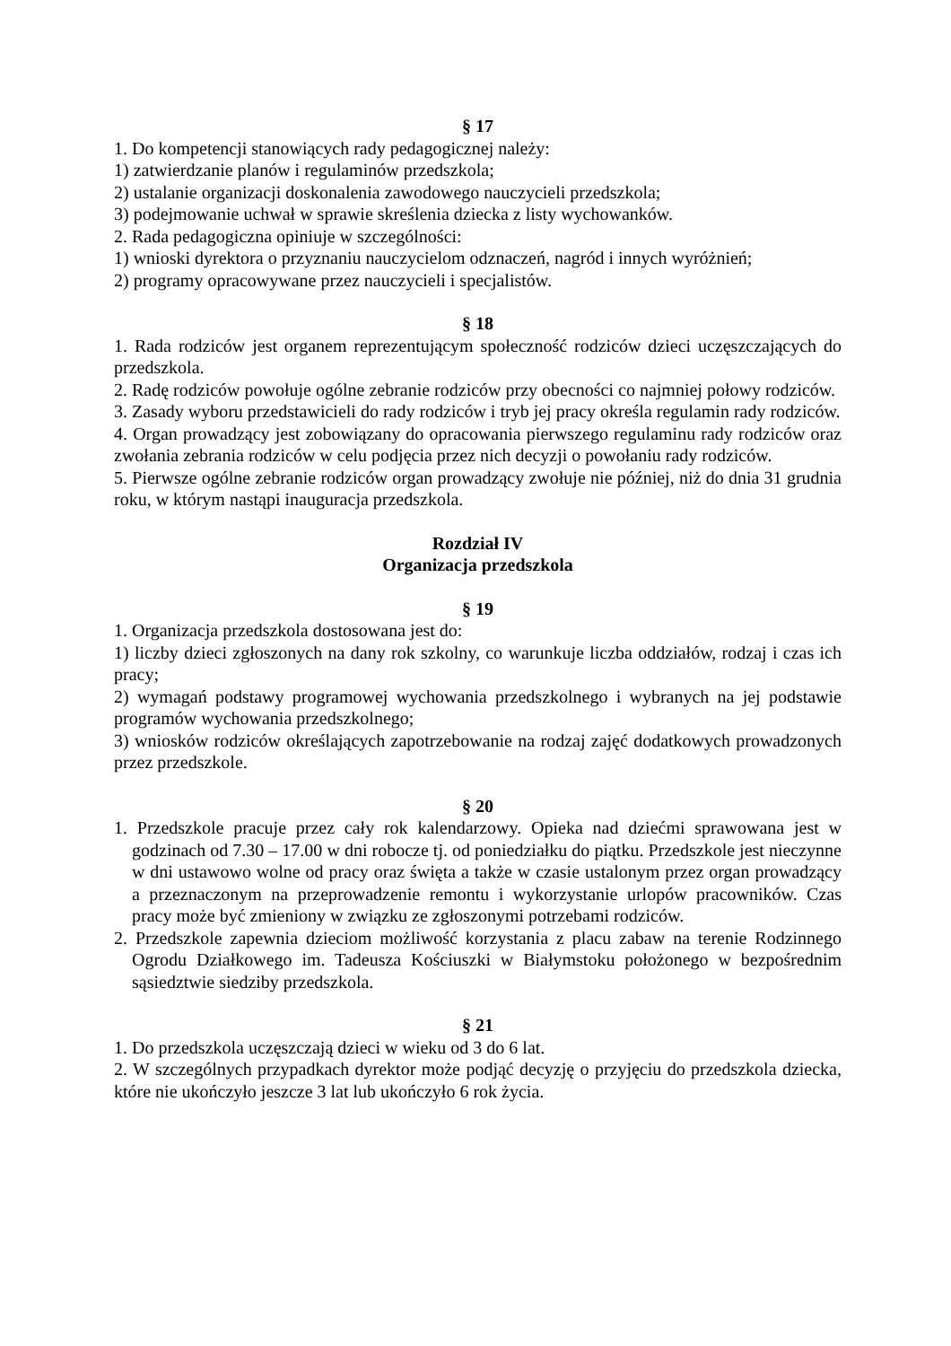§ 17
1. Do kompetencji stanowiących rady pedagogicznej należy:
1) zatwierdzanie planów i regulaminów przedszkola;
2) ustalanie organizacji doskonalenia zawodowego nauczycieli przedszkola;
3) podejmowanie uchwał w sprawie skreślenia dziecka z listy wychowanków.
2. Rada pedagogiczna opiniuje w szczególności:
1) wnioski dyrektora o przyznaniu nauczycielom odznaczeń, nagród i innych wyróżnień;
2) programy opracowywane przez nauczycieli i specjalistów.
§ 18
1. Rada rodziców jest organem reprezentującym społeczność rodziców dzieci uczęszczających do przedszkola.
2. Radę rodziców powołuje ogólne zebranie rodziców przy obecności co najmniej połowy rodziców.
3. Zasady wyboru przedstawicieli do rady rodziców i tryb jej pracy określa regulamin rady rodziców.
4. Organ prowadzący jest zobowiązany do opracowania pierwszego regulaminu rady rodziców oraz zwołania zebrania rodziców w celu podjęcia przez nich decyzji o powołaniu rady rodziców.
5. Pierwsze ogólne zebranie rodziców organ prowadzący zwołuje nie później, niż do dnia 31 grudnia roku, w którym nastąpi inauguracja przedszkola.
Rozdział IV
Organizacja przedszkola
§ 19
1. Organizacja przedszkola dostosowana jest do:
1) liczby dzieci zgłoszonych na dany rok szkolny, co warunkuje liczba oddziałów, rodzaj i czas ich pracy;
2) wymagań podstawy programowej wychowania przedszkolnego i wybranych na jej podstawie programów wychowania przedszkolnego;
3) wniosków rodziców określających zapotrzebowanie na rodzaj zajęć dodatkowych prowadzonych przez przedszkole.
§ 20
1. Przedszkole pracuje przez cały rok kalendarzowy. Opieka nad dziećmi sprawowana jest w godzinach od 7.30 – 17.00 w dni robocze tj. od poniedziałku do piątku. Przedszkole jest nieczynne w dni ustawowo wolne od pracy oraz święta a także w czasie ustalonym przez organ prowadzący a przeznaczonym na przeprowadzenie remontu i wykorzystanie urlopów pracowników. Czas pracy może być zmieniony w związku ze zgłoszonymi potrzebami rodziców.
2. Przedszkole zapewnia dzieciom możliwość korzystania z placu zabaw na terenie Rodzinnego Ogrodu Działkowego im. Tadeusza Kościuszki w Białymstoku położonego w bezpośrednim sąsiedztwie siedziby przedszkola.
§ 21
1. Do przedszkola uczęszczają dzieci w wieku od 3 do 6 lat.
2. W szczególnych przypadkach dyrektor może podjąć decyzję o przyjęciu do przedszkola dziecka, które nie ukończyło jeszcze 3 lat lub ukończyło 6 rok życia.